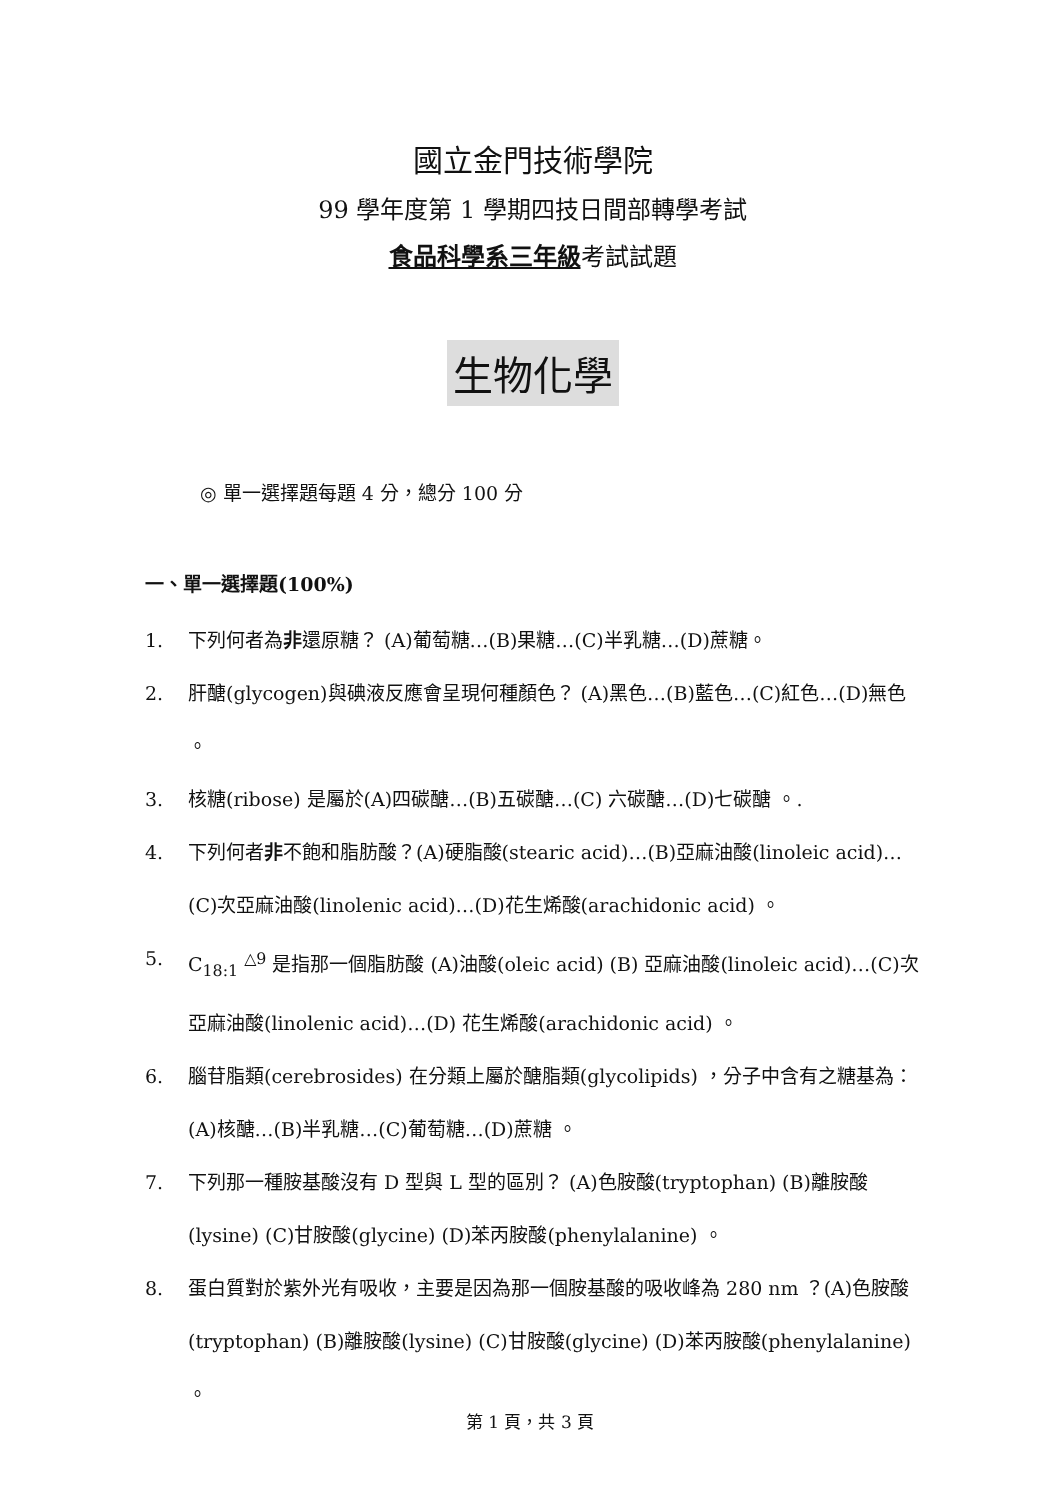國立金門技術學院
99 學年度第 1 學期四技日間部轉學考試
食品科學系三年級考試試題
生物化學
◎ 單一選擇題每題 4 分，總分 100 分
一、單一選擇題(100%)
1. 下列何者為非還原糖？ (A)葡萄糖…(B)果糖…(C)半乳糖…(D)蔗糖。
2. 肝醣(glycogen)與碘液反應會呈現何種顏色？ (A)黑色…(B)藍色…(C)紅色…(D)無色 。
3. 核糖(ribose) 是屬於(A)四碳醣…(B)五碳醣…(C) 六碳醣…(D)七碳醣 。.
4. 下列何者非不飽和脂肪酸？(A)硬脂酸(stearic acid)…(B)亞麻油酸(linoleic acid)…(C)次亞麻油酸(linolenic acid)…(D)花生烯酸(arachidonic acid) 。
5. C<sub>18:1</sub> <sup>△9</sup> 是指那一個脂肪酸 (A)油酸(oleic acid) (B) 亞麻油酸(linoleic acid)…(C)次亞麻油酸(linolenic acid)…(D) 花生烯酸(arachidonic acid) 。
6. 腦苷脂類(cerebrosides) 在分類上屬於醣脂類(glycolipids) ，分子中含有之糖基為：(A)核醣…(B)半乳糖…(C)葡萄糖…(D)蔗糖 。
7. 下列那一種胺基酸沒有 D 型與 L 型的區別？ (A)色胺酸(tryptophan) (B)離胺酸(lysine) (C)甘胺酸(glycine) (D)苯丙胺酸(phenylalanine) 。
8. 蛋白質對於紫外光有吸收，主要是因為那一個胺基酸的吸收峰為 280 nm ？(A)色胺酸(tryptophan) (B)離胺酸(lysine) (C)甘胺酸(glycine) (D)苯丙胺酸(phenylalanine) 。
第 1 頁，共 3 頁